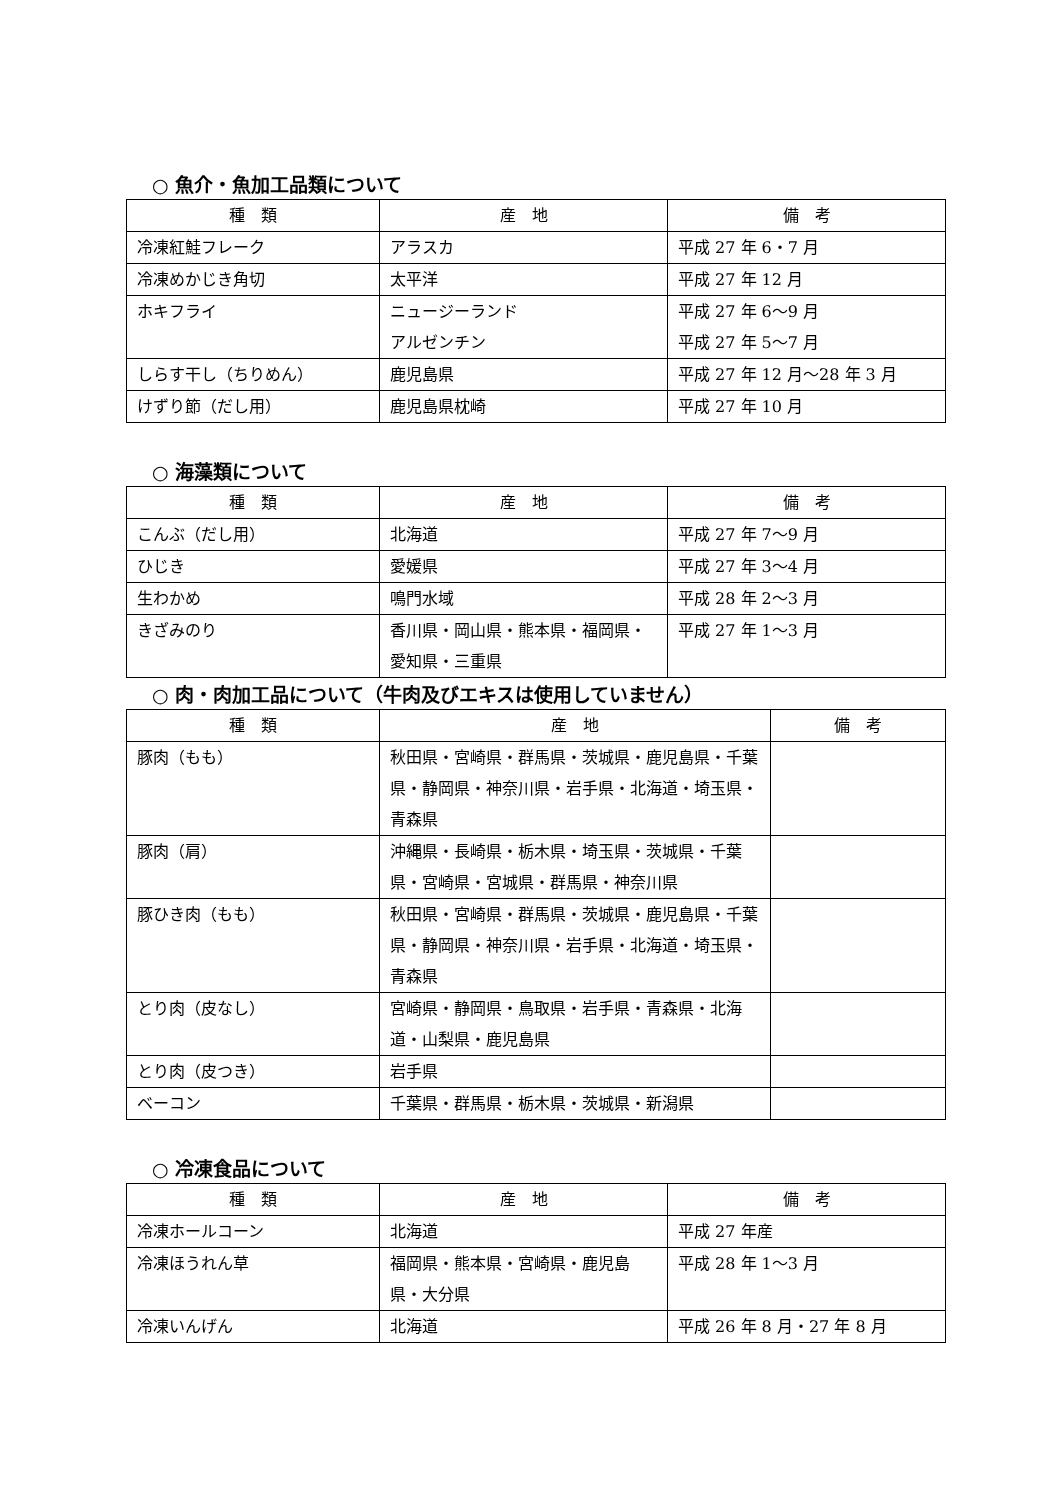○ 魚介・魚加工品類について
| 種 類 | 産 地 | 備 考 |
| --- | --- | --- |
| 冷凍紅鮭フレーク | アラスカ | 平成 27 年 6・7 月 |
| 冷凍めかじき角切 | 太平洋 | 平成 27 年 12 月 |
| ホキフライ | ニュージーランド アルゼンチン | 平成 27 年 6～9 月 平成 27 年 5～7 月 |
| しらす干し（ちりめん） | 鹿児島県 | 平成 27 年 12 月～28 年 3 月 |
| けずり節（だし用） | 鹿児島県枕崎 | 平成 27 年 10 月 |
○ 海藻類について
| 種 類 | 産 地 | 備 考 |
| --- | --- | --- |
| こんぶ（だし用） | 北海道 | 平成 27 年 7～9 月 |
| ひじき | 愛媛県 | 平成 27 年 3～4 月 |
| 生わかめ | 鳴門水域 | 平成 28 年 2～3 月 |
| きざみのり | 香川県・岡山県・熊本県・福岡県・愛知県・三重県 | 平成 27 年 1～3 月 |
○ 肉・肉加工品について（牛肉及びエキスは使用していません）
| 種 類 | 産 地 | 備 考 |
| --- | --- | --- |
| 豚肉（もも） | 秋田県・宮崎県・群馬県・茨城県・鹿児島県・千葉県・静岡県・神奈川県・岩手県・北海道・埼玉県・青森県 | |
| 豚肉（肩） | 沖縄県・長崎県・栃木県・埼玉県・茨城県・千葉県・宮崎県・宮城県・群馬県・神奈川県 | |
| 豚ひき肉（もも） | 秋田県・宮崎県・群馬県・茨城県・鹿児島県・千葉県・静岡県・神奈川県・岩手県・北海道・埼玉県・青森県 | |
| とり肉（皮なし） | 宮崎県・静岡県・鳥取県・岩手県・青森県・北海道・山梨県・鹿児島県 | |
| とり肉（皮つき） | 岩手県 | |
| ベーコン | 千葉県・群馬県・栃木県・茨城県・新潟県 | |
○ 冷凍食品について
| 種 類 | 産 地 | 備 考 |
| --- | --- | --- |
| 冷凍ホールコーン | 北海道 | 平成 27 年産 |
| 冷凍ほうれん草 | 福岡県・熊本県・宮崎県・鹿児島県・大分県 | 平成 28 年 1～3 月 |
| 冷凍いんげん | 北海道 | 平成 26 年 8 月・27 年 8 月 |